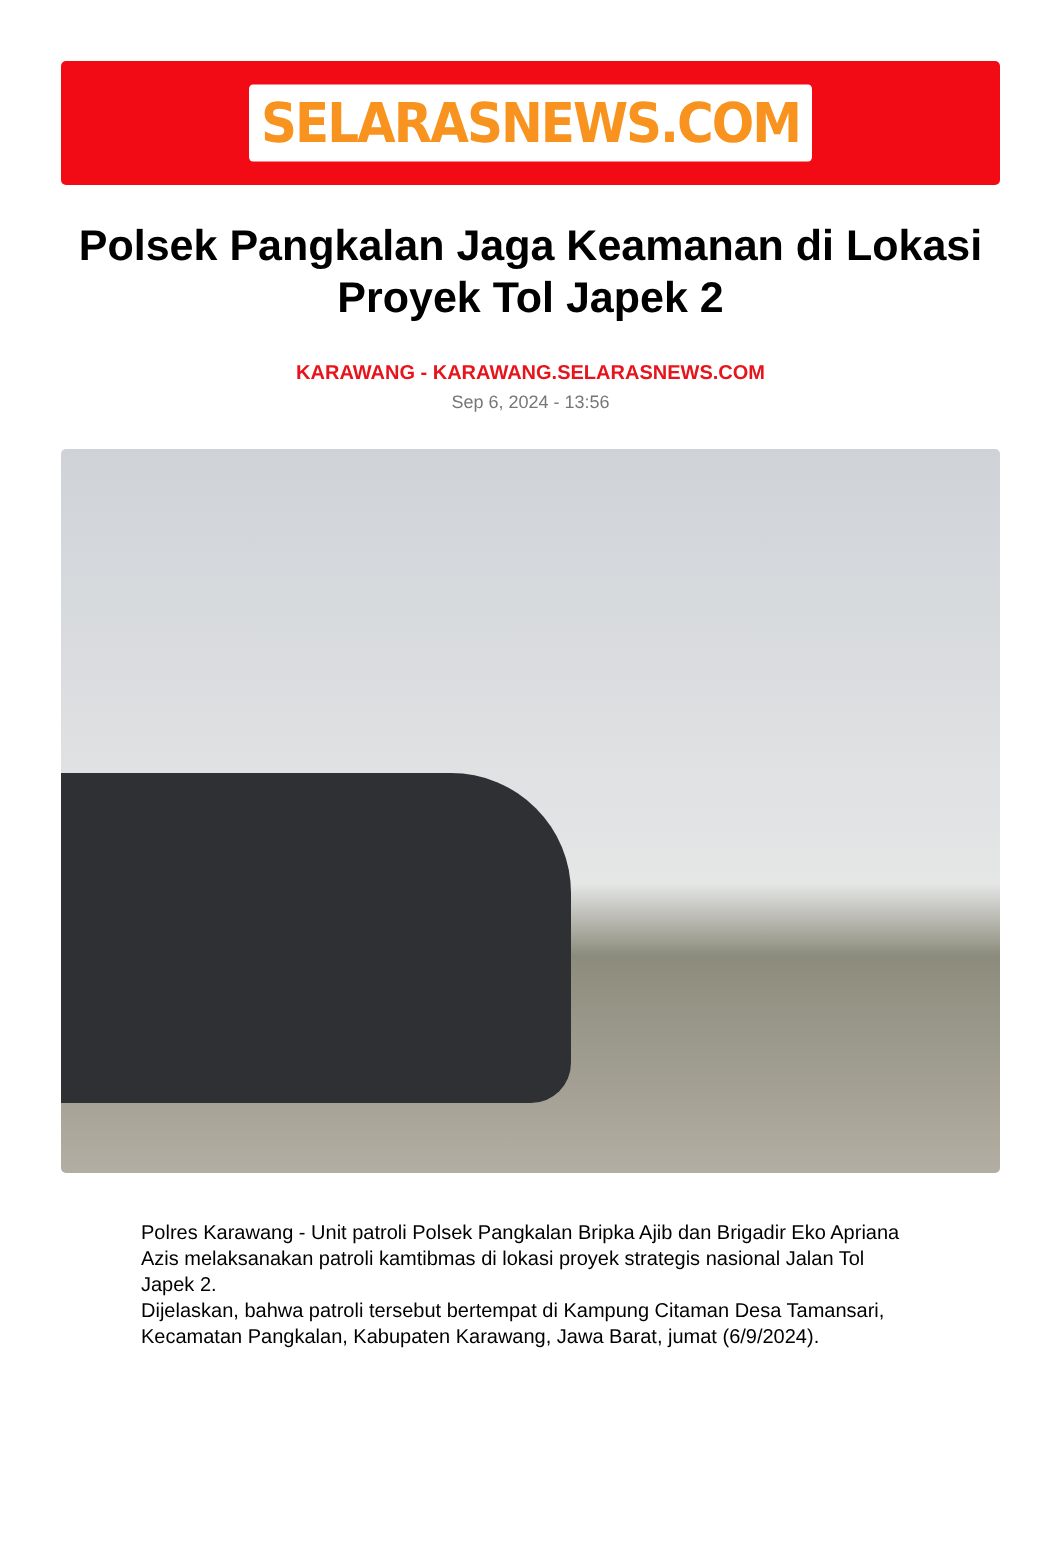SELARASNEWS.COM
Polsek Pangkalan Jaga Keamanan di Lokasi Proyek Tol Japek 2
KARAWANG - KARAWANG.SELARASNEWS.COM
Sep 6, 2024 - 13:56
Polres Karawang - Unit patroli Polsek Pangkalan Bripka Ajib dan Brigadir Eko Apriana Azis melaksanakan patroli kamtibmas di lokasi proyek strategis nasional Jalan Tol Japek 2.
Dijelaskan, bahwa patroli tersebut bertempat di Kampung Citaman Desa Tamansari, Kecamatan Pangkalan, Kabupaten Karawang, Jawa Barat, jumat (6/9/2024).